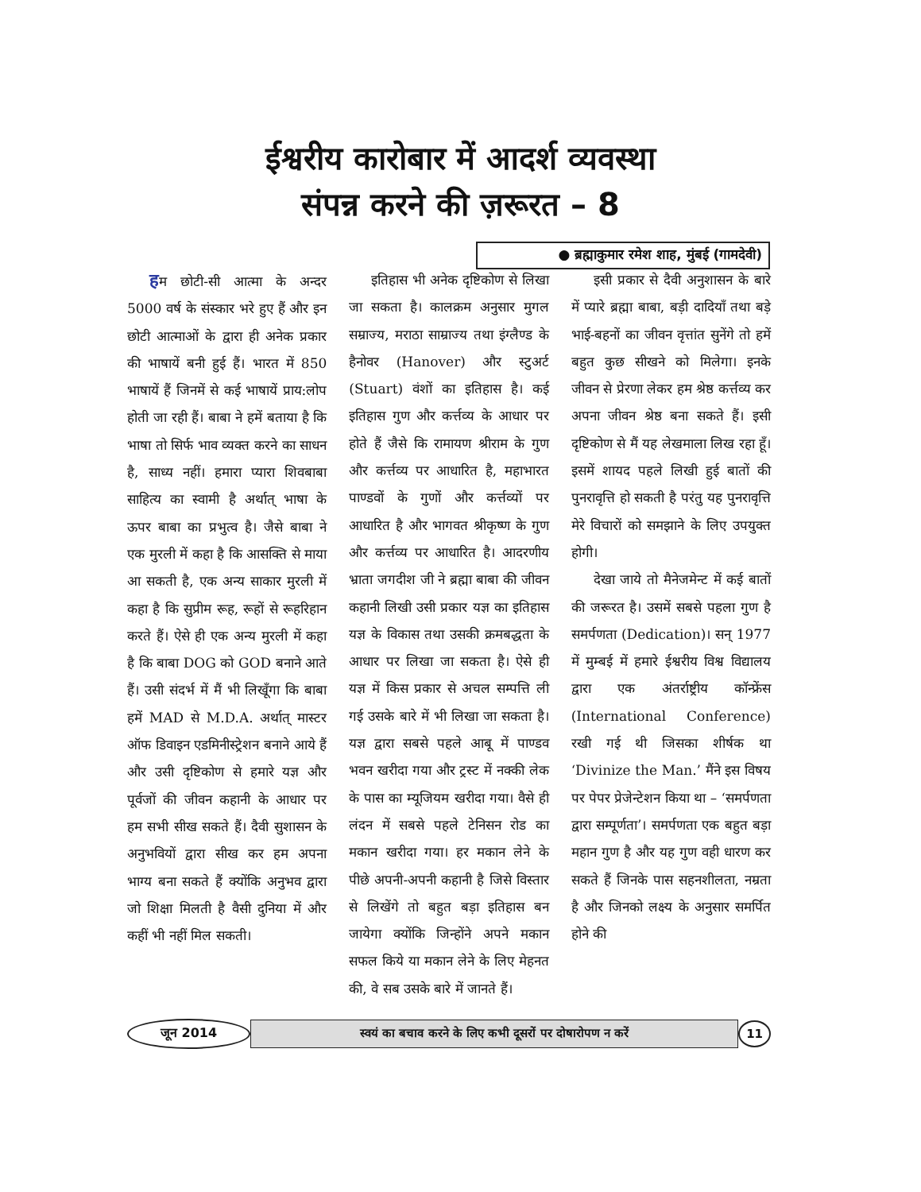ईश्वरीय कारोबार में आदर्श व्यवस्था
संपन्न करने की ज़रूरत – 8
● ब्रह्माकुमार रमेश शाह, मुंबई (गामदेवी)
हम छोटी-सी आत्मा के अन्दर 5000 वर्ष के संस्कार भरे हुए हैं और इन छोटी आत्माओं के द्वारा ही अनेक प्रकार की भाषायें बनी हुई हैं। भारत में 850 भाषायें हैं जिनमें से कई भाषायें प्राय:लोप होती जा रही हैं। बाबा ने हमें बताया है कि भाषा तो सिर्फ भाव व्यक्त करने का साधन है, साध्य नहीं। हमारा प्यारा शिवबाबा साहित्य का स्वामी है अर्थात् भाषा के ऊपर बाबा का प्रभुत्व है। जैसे बाबा ने एक मुरली में कहा है कि आसक्ति से माया आ सकती है, एक अन्य साकार मुरली में कहा है कि सुप्रीम रूह, रूहों से रूहरिहान करते हैं। ऐसे ही एक अन्य मुरली में कहा है कि बाबा DOG को GOD बनाने आते हैं। उसी संदर्भ में मैं भी लिखूँगा कि बाबा हमें MAD से M.D.A. अर्थात् मास्टर ऑफ डिवाइन एडमिनीस्ट्रेशन बनाने आये हैं और उसी दृष्टिकोण से हमारे यज्ञ और पूर्वजों की जीवन कहानी के आधार पर हम सभी सीख सकते हैं। दैवी सुशासन के अनुभवियों द्वारा सीख कर हम अपना भाग्य बना सकते हैं क्योंकि अनुभव द्वारा जो शिक्षा मिलती है वैसी दुनिया में और कहीं भी नहीं मिल सकती।
इतिहास भी अनेक दृष्टिकोण से लिखा जा सकता है। कालक्रम अनुसार मुगल सम्राज्य, मराठा साम्राज्य तथा इंग्लैण्ड के हैनोवर (Hanover) और स्टुअर्ट (Stuart) वंशों का इतिहास है। कई इतिहास गुण और कर्त्तव्य के आधार पर होते हैं जैसे कि रामायण श्रीराम के गुण और कर्त्तव्य पर आधारित है, महाभारत पाण्डवों के गुणों और कर्त्तव्यों पर आधारित है और भागवत श्रीकृष्ण के गुण और कर्त्तव्य पर आधारित है। आदरणीय भ्राता जगदीश जी ने ब्रह्मा बाबा की जीवन कहानी लिखी उसी प्रकार यज्ञ का इतिहास यज्ञ के विकास तथा उसकी क्रमबद्धता के आधार पर लिखा जा सकता है। ऐसे ही यज्ञ में किस प्रकार से अचल सम्पत्ति ली गई उसके बारे में भी लिखा जा सकता है। यज्ञ द्वारा सबसे पहले आबू में पाण्डव भवन खरीदा गया और ट्रस्ट में नक्की लेक के पास का म्यूजियम खरीदा गया। वैसे ही लंदन में सबसे पहले टेनिसन रोड का मकान खरीदा गया। हर मकान लेने के पीछे अपनी-अपनी कहानी है जिसे विस्तार से लिखेंगे तो बहुत बड़ा इतिहास बन जायेगा क्योंकि जिन्होंने अपने मकान सफल किये या मकान लेने के लिए मेहनत की, वे सब उसके बारे में जानते हैं।
इसी प्रकार से दैवी अनुशासन के बारे में प्यारे ब्रह्मा बाबा, बड़ी दादियाँ तथा बड़े भाई-बहनों का जीवन वृत्तांत सुनेंगे तो हमें बहुत कुछ सीखने को मिलेगा। इनके जीवन से प्रेरणा लेकर हम श्रेष्ठ कर्त्तव्य कर अपना जीवन श्रेष्ठ बना सकते हैं। इसी दृष्टिकोण से मैं यह लेखमाला लिख रहा हूँ। इसमें शायद पहले लिखी हुई बातों की पुनरावृत्ति हो सकती है परंतु यह पुनरावृत्ति मेरे विचारों को समझाने के लिए उपयुक्त होगी।
देखा जाये तो मैनेजमेन्ट में कई बातों की जरूरत है। उसमें सबसे पहला गुण है समर्पणता (Dedication)। सन् 1977 में मुम्बई में हमारे ईश्वरीय विश्व विद्यालय द्वारा एक अंतर्राष्ट्रीय कॉन्फ्रेंस (International Conference) रखी गई थी जिसका शीर्षक था ‘Divinize the Man.’ मैंने इस विषय पर पेपर प्रेजेन्टेशन किया था – ‘समर्पणता द्वारा सम्पूर्णता’। समर्पणता एक बहुत बड़ा महान गुण है और यह गुण वही धारण कर सकते हैं जिनके पास सहनशीलता, नम्रता है और जिनको लक्ष्य के अनुसार समर्पित होने की
जून 2014 स्वयं का बचाव करने के लिए कभी दूसरों पर दोषारोपण न करें 11